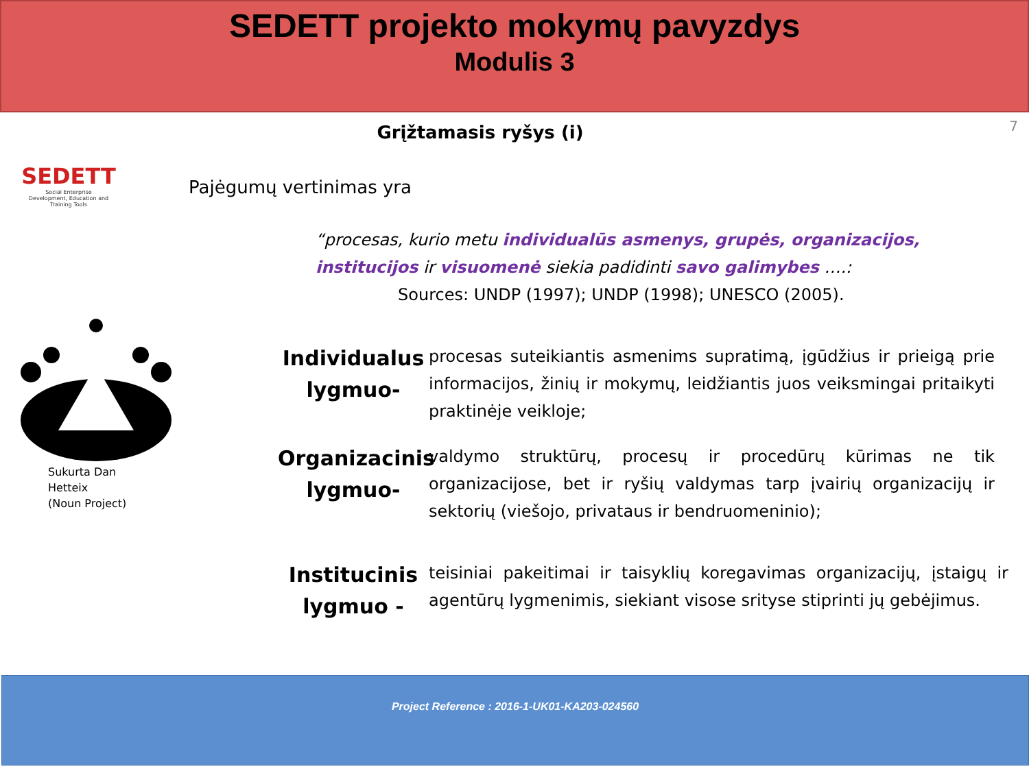SEDETT projekto mokymų pavyzdys
Modulis 3
7
Grįžtamasis ryšys (i)
SEDETT
Social Enterprise
Development, Education and Training Tools
Sukurta Dan
Hetteix
(Noun Project)
Pajėgumų vertinimas yra
“procesas, kurio metu individualūs asmenys, grupės, organizacijos, institucijos ir visuomenė siekia padidinti savo galimybes ….:
Sources: UNDP (1997); UNDP (1998); UNESCO (2005).
Individualus lygmuo-
procesas suteikiantis asmenims supratimą, įgūdžius ir prieigą prie informacijos, žinių ir mokymų, leidžiantis juos veiksmingai pritaikyti praktinėje veikloje;
Organizacinis lygmuo-
valdymo struktūrų, procesų ir procedūrų kūrimas ne tik organizacijose, bet ir ryšių valdymas tarp įvairių organizacijų ir sektorių (viešojo, privataus ir bendruomeninio);
Institucinis lygmuo -
teisiniai pakeitimai ir taisyklių koregavimas organizacijų, įstaigų ir agentūrų lygmenimis, siekiant visose srityse stiprinti jų gebėjimus.
Project Reference : 2016-1-UK01-KA203-024560